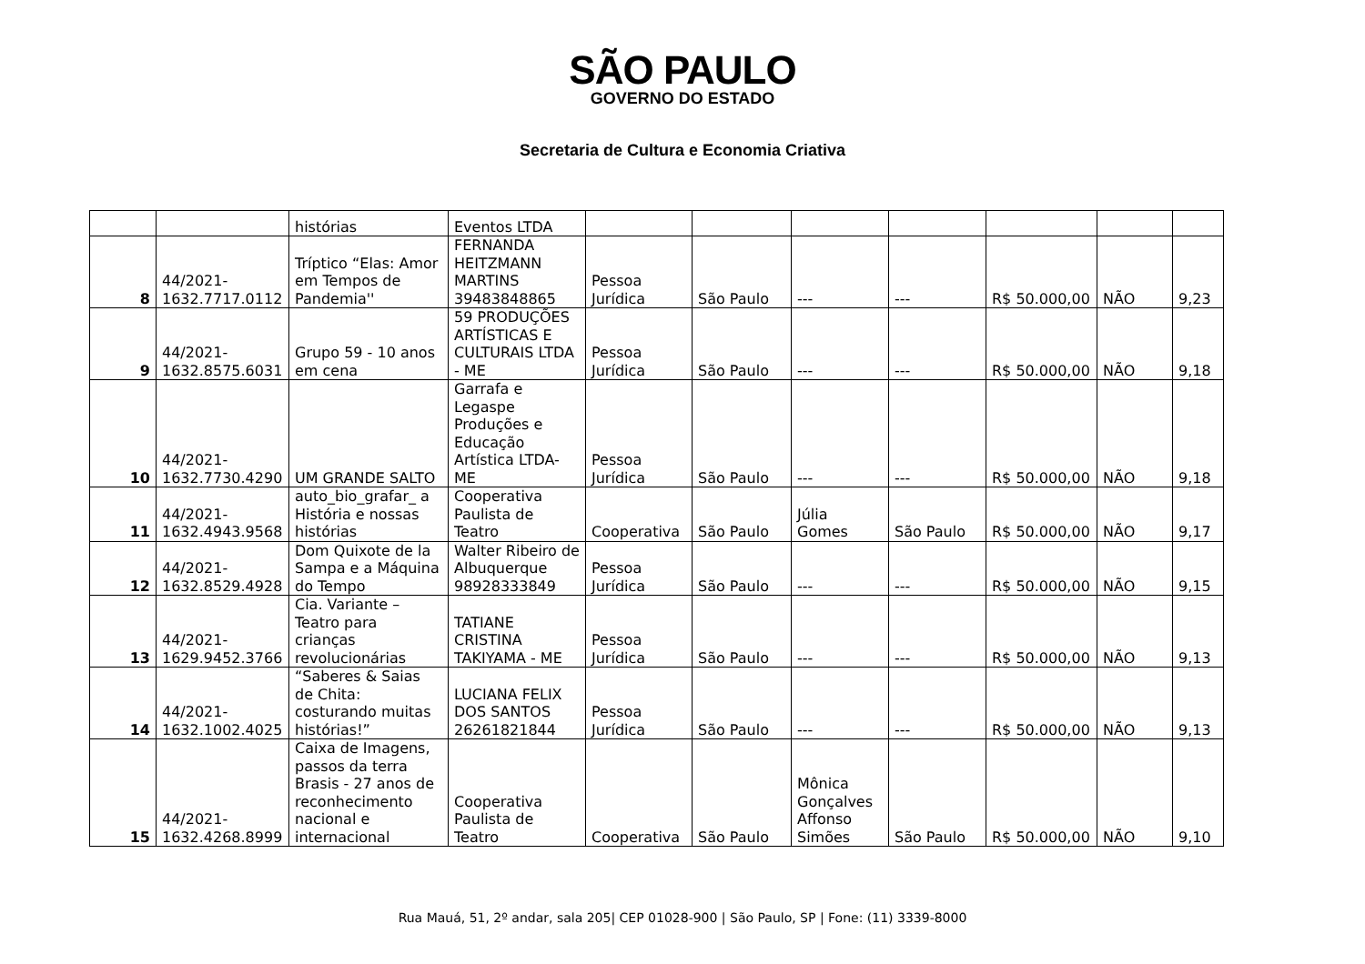SÃO PAULO
GOVERNO DO ESTADO
Secretaria de Cultura e Economia Criativa
| | | histórias | Eventos LTDA | | | | | | | |
| 8 | 44/2021- 1632.7717.0112 | Tríptico “Elas: Amor em Tempos de Pandemia'' | FERNANDA HEITZMANN MARTINS 39483848865 | Pessoa Jurídica | São Paulo | --- | --- | R$ 50.000,00 | NÃO | 9,23 |
| 9 | 44/2021- 1632.8575.6031 | Grupo 59 - 10 anos em cena | 59 PRODUÇÕES ARTÍSTICAS E CULTURAIS LTDA - ME | Pessoa Jurídica | São Paulo | --- | --- | R$ 50.000,00 | NÃO | 9,18 |
| 10 | 44/2021- 1632.7730.4290 | UM GRANDE SALTO | Garrafa e Legaspe Produções e Educação Artística LTDA-ME | Pessoa Jurídica | São Paulo | --- | --- | R$ 50.000,00 | NÃO | 9,18 |
| 11 | 44/2021- 1632.4943.9568 | auto_bio_grafar_ a História e nossas histórias | Cooperativa Paulista de Teatro | Cooperativa | São Paulo | Júlia Gomes | São Paulo | R$ 50.000,00 | NÃO | 9,17 |
| 12 | 44/2021- 1632.8529.4928 | Dom Quixote de la Sampa e a Máquina do Tempo | Walter Ribeiro de Albuquerque 98928333849 | Pessoa Jurídica | São Paulo | --- | --- | R$ 50.000,00 | NÃO | 9,15 |
| 13 | 44/2021- 1629.9452.3766 | Cia. Variante – Teatro para crianças revolucionárias | TATIANE CRISTINA TAKIYAMA - ME | Pessoa Jurídica | São Paulo | --- | --- | R$ 50.000,00 | NÃO | 9,13 |
| 14 | 44/2021- 1632.1002.4025 | “Saberes & Saias de Chita: costurando muitas histórias!” | LUCIANA FELIX DOS SANTOS 26261821844 | Pessoa Jurídica | São Paulo | --- | --- | R$ 50.000,00 | NÃO | 9,13 |
| 15 | 44/2021- 1632.4268.8999 | Caixa de Imagens, passos da terra Brasis - 27 anos de reconhecimento nacional e internacional | Cooperativa Paulista de Teatro | Cooperativa | São Paulo | Mônica Gonçalves Affonso Simões | São Paulo | R$ 50.000,00 | NÃO | 9,10 |
Rua Mauá, 51, 2º andar, sala 205| CEP 01028-900 | São Paulo, SP | Fone: (11) 3339-8000